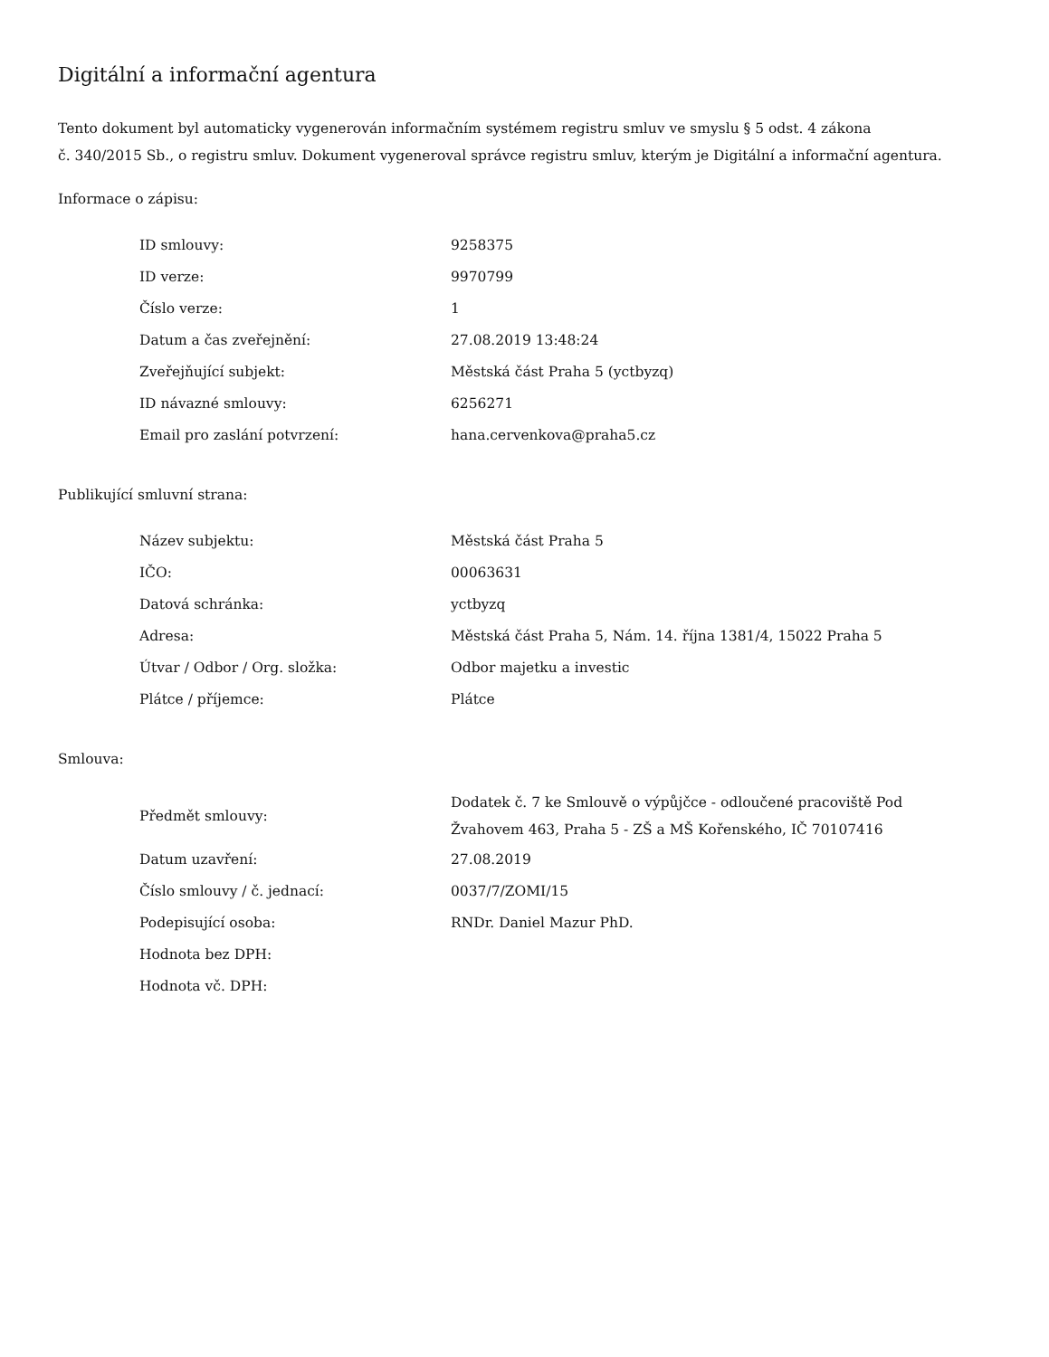Digitální a informační agentura
Tento dokument byl automaticky vygenerován informačním systémem registru smluv ve smyslu § 5 odst. 4 zákona
č. 340/2015 Sb., o registru smluv. Dokument vygeneroval správce registru smluv, kterým je Digitální a informační agentura.
Informace o zápisu:
| ID smlouvy: | 9258375 |
| ID verze: | 9970799 |
| Číslo verze: | 1 |
| Datum a čas zveřejnění: | 27.08.2019 13:48:24 |
| Zveřejňující subjekt: | Městská část Praha 5 (yctbyzq) |
| ID návazné smlouvy: | 6256271 |
| Email pro zaslání potvrzení: | hana.cervenkova@praha5.cz |
Publikující smluvní strana:
| Název subjektu: | Městská část Praha 5 |
| IČO: | 00063631 |
| Datová schránka: | yctbyzq |
| Adresa: | Městská část Praha 5, Nám. 14. října 1381/4, 15022 Praha 5 |
| Útvar / Odbor / Org. složka: | Odbor majetku a investic |
| Plátce / příjemce: | Plátce |
Smlouva:
| Předmět smlouvy: | Dodatek č. 7 ke Smlouvě o výpůjčce - odloučené pracoviště Pod Žvahovem 463, Praha 5 - ZŠ a MŠ Kořenského, IČ 70107416 |
| Datum uzavření: | 27.08.2019 |
| Číslo smlouvy / č. jednací: | 0037/7/ZOMI/15 |
| Podepisující osoba: | RNDr. Daniel Mazur PhD. |
| Hodnota bez DPH: | |
| Hodnota vč. DPH: | |